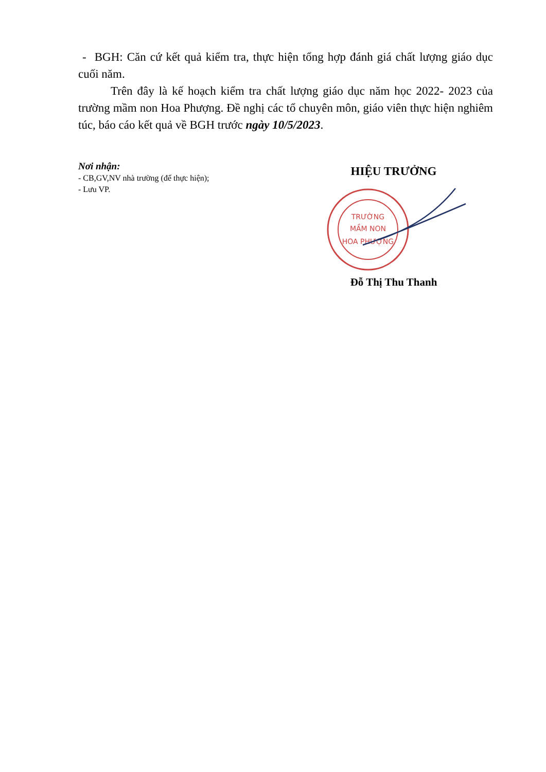- BGH: Căn cứ kết quả kiểm tra, thực hiện tổng hợp đánh giá chất lượng giáo dục cuối năm.
Trên đây là kế hoạch kiểm tra chất lượng giáo dục năm học 2022- 2023 của trường mầm non Hoa Phượng. Đề nghị các tổ chuyên môn, giáo viên thực hiện nghiêm túc, báo cáo kết quả về BGH trước ngày 10/5/2023.
Nơi nhận:
- CB,GV,NV nhà trường (để thực hiện);
- Lưu VP.
HIỆU TRƯỞNG
TRƯỜNG
MẦM NON
HOA PHƯỢNG
Đỗ Thị Thu Thanh